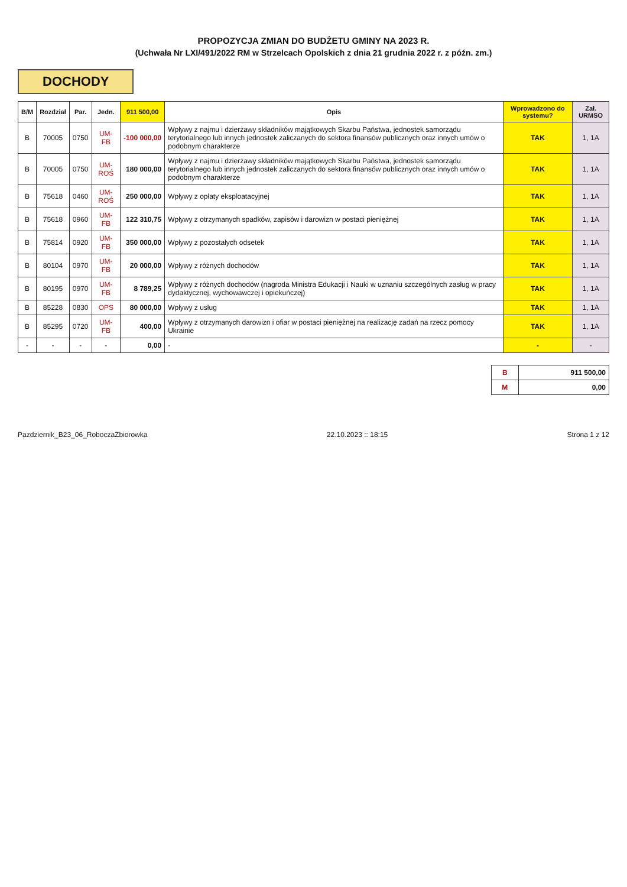PROPOZYCJA ZMIAN DO BUDŻETU GMINY NA 2023 R.
(Uchwała Nr LXI/491/2022 RM w Strzelcach Opolskich z dnia 21 grudnia 2022 r. z późn. zm.)
DOCHODY
| B/M | Rozdział | Par. | Jedn. | 911 500,00 | Opis | Wprowadzono do systemu? | Zał. URMSO |
| --- | --- | --- | --- | --- | --- | --- | --- |
| B | 70005 | 0750 | UM-FB | -100 000,00 | Wpływy z najmu i dzierżawy składników majątkowych Skarbu Państwa, jednostek samorządu terytorialnego lub innych jednostek zaliczanych do sektora finansów publicznych oraz innych umów o podobnym charakterze | TAK | 1, 1A |
| B | 70005 | 0750 | UM-ROŚ | 180 000,00 | Wpływy z najmu i dzierżawy składników majątkowych Skarbu Państwa, jednostek samorządu terytorialnego lub innych jednostek zaliczanych do sektora finansów publicznych oraz innych umów o podobnym charakterze | TAK | 1, 1A |
| B | 75618 | 0460 | UM-ROŚ | 250 000,00 | Wpływy z opłaty eksploatacyjnej | TAK | 1, 1A |
| B | 75618 | 0960 | UM-FB | 122 310,75 | Wpływy z otrzymanych spadków, zapisów i darowizn w postaci pieniężnej | TAK | 1, 1A |
| B | 75814 | 0920 | UM-FB | 350 000,00 | Wpływy z pozostałych odsetek | TAK | 1, 1A |
| B | 80104 | 0970 | UM-FB | 20 000,00 | Wpływy z różnych dochodów | TAK | 1, 1A |
| B | 80195 | 0970 | UM-FB | 8 789,25 | Wpływy z różnych dochodów (nagroda Ministra Edukacji i Nauki w uznaniu szczególnych zasług w pracy dydaktycznej, wychowawczej i opiekuńczej) | TAK | 1, 1A |
| B | 85228 | 0830 | OPS | 80 000,00 | Wpływy z usług | TAK | 1, 1A |
| B | 85295 | 0720 | UM-FB | 400,00 | Wpływy z otrzymanych darowizn i ofiar w postaci pieniężnej na realizację zadań na rzecz pomocy Ukrainie | TAK | 1, 1A |
| - | - | - | - | 0,00 | - | - | - |
| B | 911 500,00 |
| M | 0,00 |
Pazdziernik_B23_06_RoboczaZbiorowka 22.10.2023 :: 18:15 Strona 1 z 12